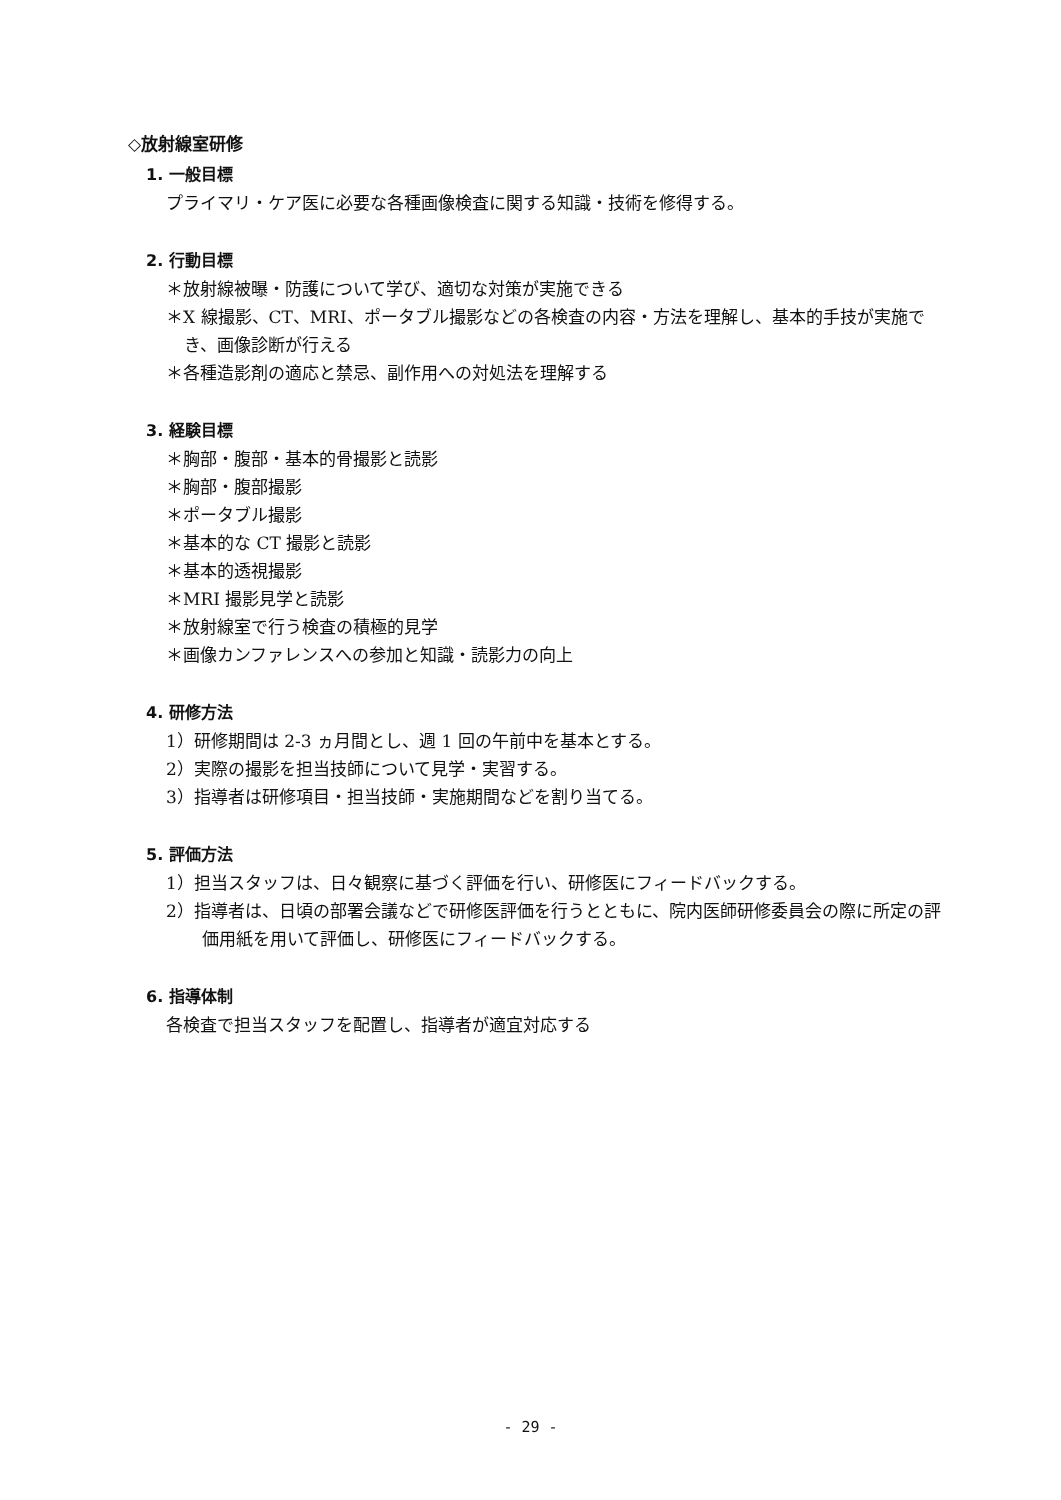◇放射線室研修
1. 一般目標
プライマリ・ケア医に必要な各種画像検査に関する知識・技術を修得する。
2. 行動目標
＊放射線被曝・防護について学び、適切な対策が実施できる
＊X 線撮影、CT、MRI、ポータブル撮影などの各検査の内容・方法を理解し、基本的手技が実施でき、画像診断が行える
＊各種造影剤の適応と禁忌、副作用への対処法を理解する
3. 経験目標
＊胸部・腹部・基本的骨撮影と読影
＊胸部・腹部撮影
＊ポータブル撮影
＊基本的な CT 撮影と読影
＊基本的透視撮影
＊MRI 撮影見学と読影
＊放射線室で行う検査の積極的見学
＊画像カンファレンスへの参加と知識・読影力の向上
4. 研修方法
1）研修期間は 2-3 ヵ月間とし、週 1 回の午前中を基本とする。
2）実際の撮影を担当技師について見学・実習する。
3）指導者は研修項目・担当技師・実施期間などを割り当てる。
5. 評価方法
1）担当スタッフは、日々観察に基づく評価を行い、研修医にフィードバックする。
2）指導者は、日頃の部署会議などで研修医評価を行うとともに、院内医師研修委員会の際に所定の評価用紙を用いて評価し、研修医にフィードバックする。
6. 指導体制
各検査で担当スタッフを配置し、指導者が適宜対応する
- 29 -